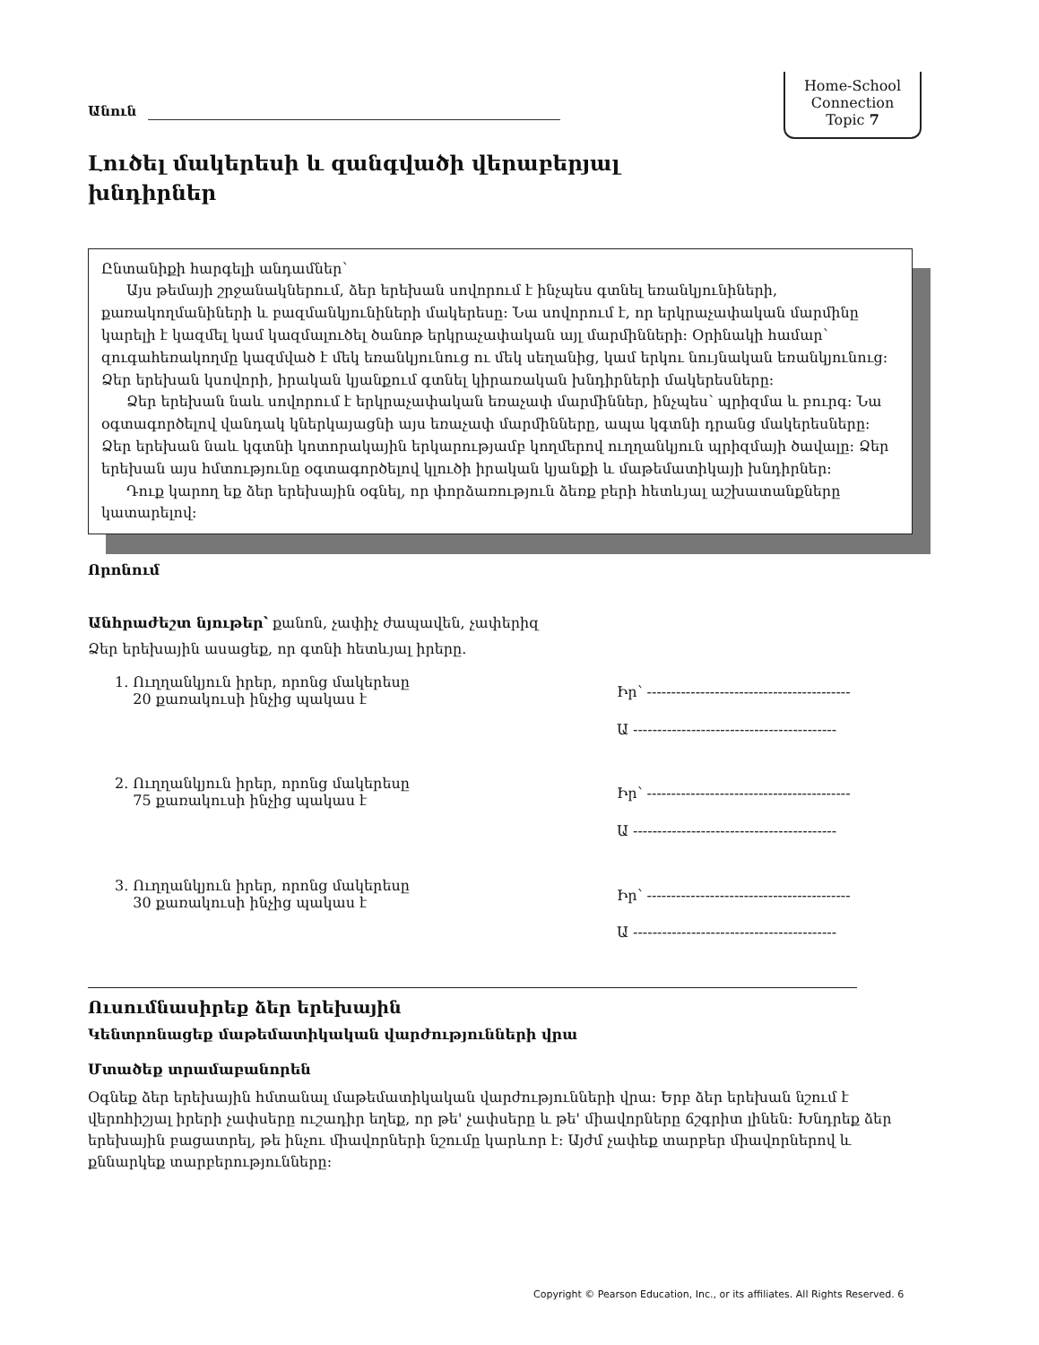Անուն
Home-School
Connection
Topic 7
Լուծել մակերեսի և զանգվածի վերաբերյալ խնդիրներ
Ընտանիքի հարգելի անդամներ՝
Այս թեմայի շրջանակներում, ձեր երեխան սովորում է ինչպես գտնել եռանկյունիների, քառակողմանիների և բազմանկյունիների մակերեսը: Նա սովորում է, որ երկրաչափական մարմինը կարելի է կազմել կամ կազմալուծել ծանոթ երկրաչափական այլ մարմինների: Օրինակի համար՝ զուգահեռակողմը կազմված է մեկ եռանկյունուց ու մեկ սեղանից, կամ երկու նույնական եռանկյունուց: Ձեր երեխան կսովորի, իրական կյանքում գտնել կիրառական խնդիրների մակերեսները:
Ձեր երեխան նաև սովորում է երկրաչափական եռաչափ մարմիններ, ինչպես՝ պրիզմա և բուրգ: Նա օգտագործելով վանդակ կներկայացնի այս եռաչափ մարմինները, ապա կգտնի դրանց մակերեսները: Ձեր երեխան նաև կգտնի կոտորակային երկարությամբ կողմերով ուղղանկյուն պրիզմայի ծավալը: Ձեր երեխան այս հմտությունը օգտագործելով կլուծի իրական կյանքի և մաթեմատիկայի խնդիրներ:
Դուք կարող եք ձեր երեխային օգնել, որ փորձառություն ձեռք բերի հետևյալ աշխատանքները կատարելով:
Որոնում
Անհրաժեշտ նյութեր՝ քանոն, չափիչ ժապավեն, չափերիզ
Ձեր երեխային ասացեք, որ գտնի հետևյալ իրերը.
1. Ուղղանկյուն իրեր, որոնց մակերեսը
20 քառակուսի ինչից պակաս է
Իր՝ ------------------------------------------
Ա ------------------------------------------
2. Ուղղանկյուն իրեր, որոնց մակերեսը
75 քառակուսի ինչից պակաս է
Իր՝ ------------------------------------------
Ա ------------------------------------------
3. Ուղղանկյուն իրեր, որոնց մակերեսը
30 քառակուսի ինչից պակաս է
Իր՝ ------------------------------------------
Ա ------------------------------------------
Ուսումնասիրեք ձեր երեխային
Կենտրոնացեք մաթեմատիկական վարժությունների վրա
Մտածեք տրամաբանորեն
Օգնեք ձեր երեխային հմտանալ մաթեմատիկական վարժությունների վրա: Երբ ձեր երեխան նշում է վերոհիշյալ իրերի չափսերը ուշադիր եղեք, որ թե' չափսերը և թե' միավորները ճշգրիտ լինեն: Խնդրեք ձեր երեխային բացատրել, թե ինչու միավորների նշումը կարևոր է: Այժմ չափեք տարբեր միավորներով և քննարկեք տարբերությունները:
Copyright © Pearson Education, Inc., or its affiliates. All Rights Reserved. 6